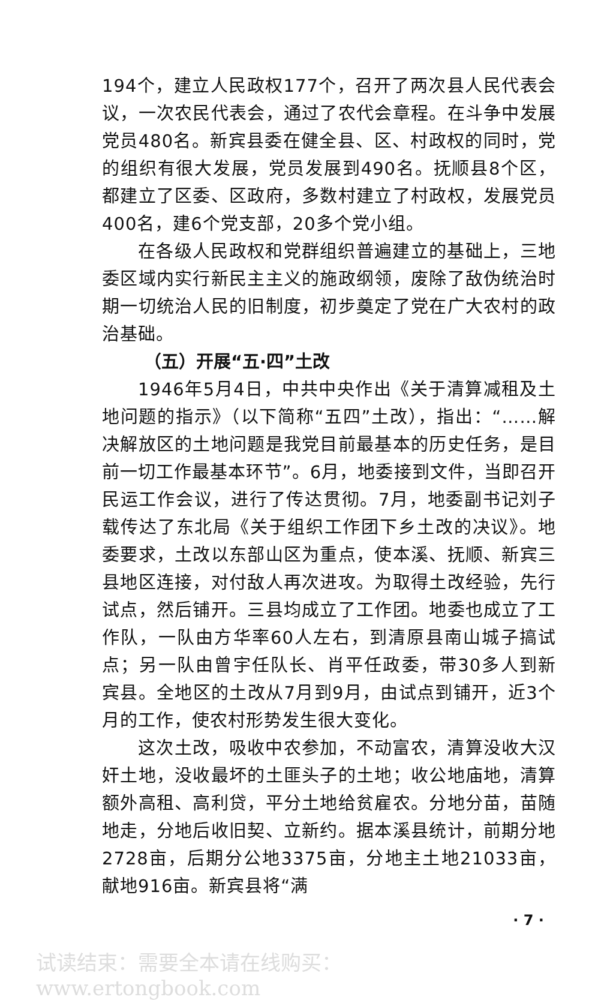194个，建立人民政权177个，召开了两次县人民代表会议，一次农民代表会，通过了农代会章程。在斗争中发展党员480名。新宾县委在健全县、区、村政权的同时，党的组织有很大发展，党员发展到490名。抚顺县8个区，都建立了区委、区政府，多数村建立了村政权，发展党员400名，建6个党支部，20多个党小组。
在各级人民政权和党群组织普遍建立的基础上，三地委区域内实行新民主主义的施政纲领，废除了敌伪统治时期一切统治人民的旧制度，初步奠定了党在广大农村的政治基础。
（五）开展“五·四”土改
1946年5月4日，中共中央作出《关于清算减租及土地问题的指示》（以下简称“五四”土改），指出：“……解决解放区的土地问题是我党目前最基本的历史任务，是目前一切工作最基本环节”。6月，地委接到文件，当即召开民运工作会议，进行了传达贯彻。7月，地委副书记刘子载传达了东北局《关于组织工作团下乡土改的决议》。地委要求，土改以东部山区为重点，使本溪、抚顺、新宾三县地区连接，对付敌人再次进攻。为取得土改经验，先行试点，然后铺开。三县均成立了工作团。地委也成立了工作队，一队由方华率60人左右，到清原县南山城子搞试点；另一队由曾宇任队长、肖平任政委，带30多人到新宾县。全地区的土改从7月到9月，由试点到铺开，近3个月的工作，使农村形势发生很大变化。
这次土改，吸收中农参加，不动富农，清算没收大汉奸土地，没收最坏的土匪头子的土地；收公地庙地，清算额外高租、高利贷，平分土地给贫雇农。分地分苗，苗随地走，分地后收旧契、立新约。据本溪县统计，前期分地2728亩，后期分公地3375亩，分地主土地21033亩，献地916亩。新宾县将“满
· 7 ·
试读结束：需要全本请在线购买： www.ertongbook.com